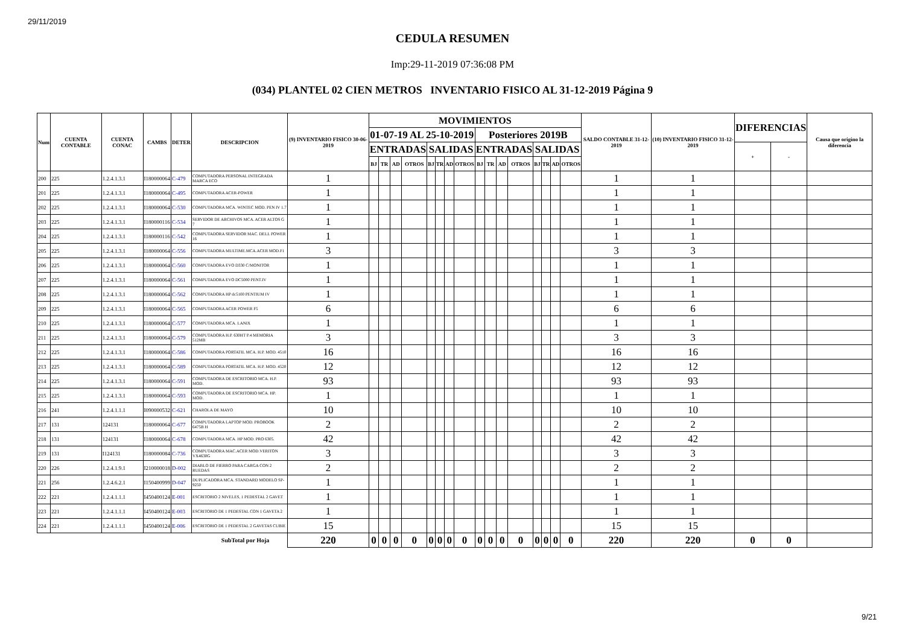29/11/2019
CEDULA RESUMEN
Imp:29-11-2019 07:36:08 PM
(034) PLANTEL 02 CIEN METROS INVENTARIO FISICO AL 31-12-2019 Página 9
| Num | CUENTA CONTABLE | CUENTA CONAC | CAMBS | DETER | DESCRIPCION | (9) INVENTARIO FISICO 30-06-2019 | MOVIMIENTOS | | | | | | | | | | | | | | | | SALDO CONTABLE 31-12-2019 | (10) INVENTARIO FISICO 31-12-2019 | DIFERENCIAS | | Causa que origino la diferencia |
| --- | --- | --- | --- | --- | --- | --- | --- | --- | --- | --- | --- | --- | --- | --- | --- | --- | --- | --- | --- | --- | --- | --- | --- | --- | --- | --- | --- |
| | | | | | | | 01-07-19 AL 25-10-2019 | | | | | | | | Posteriores 2019B | | | | | | | | | | | | |
| | | | | | | | ENTRADAS | | | | SALIDAS | | | | ENTRADAS | | | | SALIDAS | | | | | | + | - | |
| | | | | | | | BJ | TR | AD | OTROS | BJ | TR | AD | OTROS | BJ | TR | AD | OTROS | BJ | TR | AD | OTROS | | | | | |
| 200 | 225 | 1.2.4.1.3.1 | I180000064 | C-479 | COMPUTADORA PERSONAL INTEGRADA MARCA ECO | 1 | | | | | | | | | | | | | | | | | 1 | 1 | | | |
| 201 | 225 | 1.2.4.1.3.1 | I180000064 | C-495 | COMPUTADORA ACER-POWER | 1 | | | | | | | | | | | | | | | | | 1 | 1 | | | |
| 202 | 225 | 1.2.4.1.3.1 | I180000064 | C-530 | COMPUTADORA MCA. WINTEC MOD. PEN IV 1.7 | 1 | | | | | | | | | | | | | | | | | 1 | 1 | | | |
| 203 | 225 | 1.2.4.1.3.1 | I180000116 | C-534 | SERVIDOR DE ARCHIVOS MCA. ACER ALTOS G 7 | 1 | | | | | | | | | | | | | | | | | 1 | 1 | | | |
| 204 | 225 | 1.2.4.1.3.1 | I180000116 | C-542 | COMPUTADORA SERVIDOR MAC. DELL POWER 16 | 1 | | | | | | | | | | | | | | | | | 1 | 1 | | | |
| 205 | 225 | 1.2.4.1.3.1 | I180000064 | C-556 | COMPUTADORA MULTIME.MCA.ACER MOD.F1 | 3 | | | | | | | | | | | | | | | | | 3 | 3 | | | |
| 206 | 225 | 1.2.4.1.3.1 | I180000064 | C-560 | COMPUTADORA EVO D330 C/MONITOR | 1 | | | | | | | | | | | | | | | | | 1 | 1 | | | |
| 207 | 225 | 1.2.4.1.3.1 | I180000064 | C-561 | COMPUTADORA EVO DC5000 PENT.IV | 1 | | | | | | | | | | | | | | | | | 1 | 1 | | | |
| 208 | 225 | 1.2.4.1.3.1 | I180000064 | C-562 | COMPUTADORA HP dc5100 PENTIUM IV | 1 | | | | | | | | | | | | | | | | | 1 | 1 | | | |
| 209 | 225 | 1.2.4.1.3.1 | I180000064 | C-565 | COMPUTADORA ACER POWER F5 | 6 | | | | | | | | | | | | | | | | | 6 | 6 | | | |
| 210 | 225 | 1.2.4.1.3.1 | I180000064 | C-577 | COMPUTADORA MCA. LANIX | 1 | | | | | | | | | | | | | | | | | 1 | 1 | | | |
| 211 | 225 | 1.2.4.1.3.1 | I180000064 | C-579 | COMPUTADORA H.P. 630HT P.4 MEMORIA 512MB | 3 | | | | | | | | | | | | | | | | | 3 | 3 | | | |
| 212 | 225 | 1.2.4.1.3.1 | I180000064 | C-586 | COMPUTADORA PORTATIL MCA. H.P. MOD. 4510 | 16 | | | | | | | | | | | | | | | | | 16 | 16 | | | |
| 213 | 225 | 1.2.4.1.3.1 | I180000064 | C-589 | COMPUTADORA PORTATIL MCA. H.P. MOD. 4520 | 12 | | | | | | | | | | | | | | | | | 12 | 12 | | | |
| 214 | 225 | 1.2.4.1.3.1 | I180000064 | C-591 | COMPUTADORA DE ESCRITORIO MCA. H.P. MOD. | 93 | | | | | | | | | | | | | | | | | 93 | 93 | | | |
| 215 | 225 | 1.2.4.1.3.1 | I180000064 | C-593 | COMPUTADORA DE ESCRITORIO MCA. HP. MOD. | 1 | | | | | | | | | | | | | | | | | 1 | 1 | | | |
| 216 | 241 | 1.2.4.1.1.1 | I090000532 | C-621 | CHAROLA DE MAYO | 10 | | | | | | | | | | | | | | | | | 10 | 10 | | | |
| 217 | 131 | 124131 | I180000064 | C-677 | COMPUTADORA LAPTOP MOD. PROBOOK 6475B H | 2 | | | | | | | | | | | | | | | | | 2 | 2 | | | |
| 218 | 131 | 124131 | I180000064 | C-678 | COMPUTADORA MCA. HP MOD. PRO 6305. | 42 | | | | | | | | | | | | | | | | | 42 | 42 | | | |
| 219 | 131 | I124131 | I180000084 | C-736 | COMPUTADORA MAC.ACER MOD.VERITON VX4630G | 3 | | | | | | | | | | | | | | | | | 3 | 3 | | | |
| 220 | 226 | 1.2.4.1.9.1 | I210000018 | D-002 | DIABLO DE FIERRO PARA CARGA CON 2 RUEDAS | 2 | | | | | | | | | | | | | | | | | 2 | 2 | | | |
| 221 | 256 | 1.2.4.6.2.1 | I150400999 | D-047 | DUPLICADORA MCA. STANDARD MODELO SP-9250 | 1 | | | | | | | | | | | | | | | | | 1 | 1 | | | |
| 222 | 221 | 1.2.4.1.1.1 | I450400124 | E-001 | ESCRITORIO 2 NIVELES, 1 PEDESTAL 2 GAVET | 1 | | | | | | | | | | | | | | | | | 1 | 1 | | | |
| 223 | 221 | 1.2.4.1.1.1 | I450400124 | E-003 | ESCRITORIO DE 1 PEDESTAL CON 1 GAVETA 2 | 1 | | | | | | | | | | | | | | | | | 1 | 1 | | | |
| 224 | 221 | 1.2.4.1.1.1 | I450400124 | E-006 | ESCRITORIO DE 1 PEDESTAL 2 GAVETAS CUBIE | 15 | | | | | | | | | | | | | | | | | 15 | 15 | | | |
| SubTotal por Hoja | | | | | | 220 | 0 | 0 | 0 | 0 | 0 | 0 | 0 | 0 | 0 | 0 | 0 | 0 | 0 | 0 | 0 | 0 | 220 | 220 | 0 | 0 | |
9/21